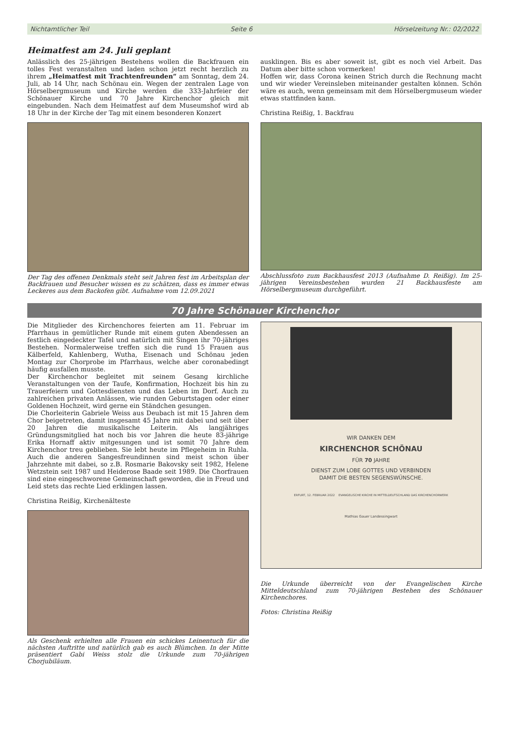Nichtamtlicher Teil Seite 6 Hörselzeitung Nr.: 02/2022
Heimatfest am 24. Juli geplant
Anlässlich des 25-jährigen Bestehens wollen die Backfrauen ein tolles Fest veranstalten und laden schon jetzt recht herzlich zu ihrem „Heimatfest mit Trachtenfreunden“ am Sonntag, dem 24. Juli, ab 14 Uhr, nach Schönau ein. Wegen der zentralen Lage von Hörselbergmuseum und Kirche werden die 333-Jahrfeier der Schönauer Kirche und 70 Jahre Kirchenchor gleich mit eingebunden. Nach dem Heimatfest auf dem Museumshof wird ab 18 Uhr in der Kirche der Tag mit einem besonderen Konzert
Der Tag des offenen Denkmals steht seit Jahren fest im Arbeitsplan der Backfrauen und Besucher wissen es zu schätzen, dass es immer etwas Leckeres aus dem Backofen gibt. Aufnahme vom 12.09.2021
ausklingen. Bis es aber soweit ist, gibt es noch viel Arbeit. Das Datum aber bitte schon vormerken!
Hoffen wir, dass Corona keinen Strich durch die Rechnung macht und wir wieder Vereinsleben miteinander gestalten können. Schön wäre es auch, wenn gemeinsam mit dem Hörselbergmuseum wieder etwas stattfinden kann.
Christina Reißig, 1. Backfrau
Abschlussfoto zum Backhausfest 2013 (Aufnahme D. Reißig). Im 25-jährigen Vereinsbestehen wurden 21 Backhausfeste am Hörselbergmuseum durchgeführt.
70 Jahre Schönauer Kirchenchor
Die Mitglieder des Kirchenchores feierten am 11. Februar im Pfarrhaus in gemütlicher Runde mit einem guten Abendessen an festlich eingedeckter Tafel und natürlich mit Singen ihr 70-jähriges Bestehen. Normalerweise treffen sich die rund 15 Frauen aus Kälberfeld, Kahlenberg, Wutha, Eisenach und Schönau jeden Montag zur Chorprobe im Pfarrhaus, welche aber coronabedingt häufig ausfallen musste.
Der Kirchenchor begleitet mit seinem Gesang kirchliche Veranstaltungen von der Taufe, Konfirmation, Hochzeit bis hin zu Trauerfeiern und Gottesdiensten und das Leben im Dorf. Auch zu zahlreichen privaten Anlässen, wie runden Geburtstagen oder einer Goldenen Hochzeit, wird gerne ein Ständchen gesungen.
Die Chorleiterin Gabriele Weiss aus Deubach ist mit 15 Jahren dem Chor beigetreten, damit insgesamt 45 Jahre mit dabei und seit über 20 Jahren die musikalische Leiterin. Als langjähriges Gründungsmitglied hat noch bis vor Jahren die heute 83-jährige Erika Hornaff aktiv mitgesungen und ist somit 70 Jahre dem Kirchenchor treu geblieben. Sie lebt heute im Pflegeheim in Ruhla. Auch die anderen Sangesfreundinnen sind meist schon über Jahrzehnte mit dabei, so z.B. Rosmarie Bakovsky seit 1982, Helene Wetzstein seit 1987 und Heiderose Baade seit 1989. Die Chorfrauen sind eine eingeschworene Gemeinschaft geworden, die in Freud und Leid stets das rechte Lied erklingen lassen.
Christina Reißig, Kirchenälteste
Als Geschenk erhielten alle Frauen ein schickes Leinentuch für die nächsten Auftritte und natürlich gab es auch Blümchen. In der Mitte präsentiert Gabi Weiss stolz die Urkunde zum 70-jährigen Chorjubiläum.
WIR DANKEN DEM
KIRCHENCHOR SCHÖNAU
FÜR 70 JAHRE
DIENST ZUM LOBE GOTTES UND VERBINDEN
DAMIT DIE BESTEN SEGENSWÜNSCHE.
ERFURT, 12. FEBRUAR 2022 EVANGELISCHE KIRCHE IN MITTELDEUTSCHLAND DAS KIRCHENCHORWERK
Mathias Gauer Landessingwart
Die Urkunde überreicht von der Evangelischen Kirche Mitteldeutschland zum 70-jährigen Bestehen des Schönauer Kirchenchores.
Fotos: Christina Reißig